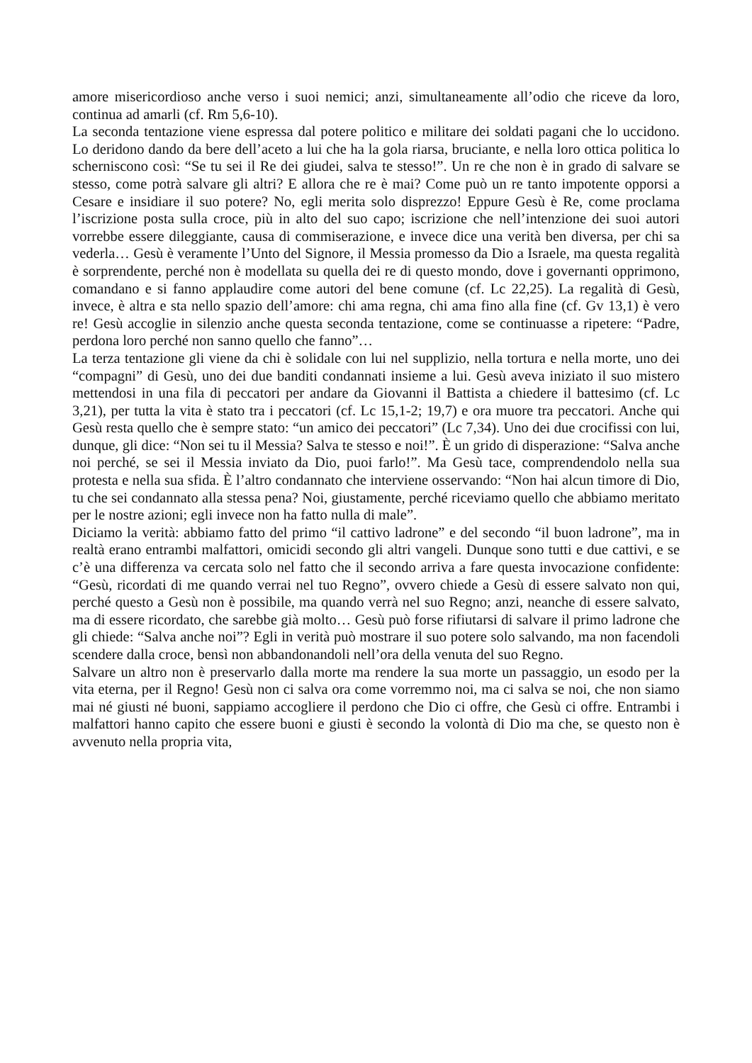amore misericordioso anche verso i suoi nemici; anzi, simultaneamente all’odio che riceve da loro, continua ad amarli (cf. Rm 5,6-10).
La seconda tentazione viene espressa dal potere politico e militare dei soldati pagani che lo uccidono. Lo deridono dando da bere dell’aceto a lui che ha la gola riarsa, bruciante, e nella loro ottica politica lo scherniscono così: “Se tu sei il Re dei giudei, salva te stesso!”. Un re che non è in grado di salvare se stesso, come potrà salvare gli altri? E allora che re è mai? Come può un re tanto impotente opporsi a Cesare e insidiare il suo potere? No, egli merita solo disprezzo! Eppure Gesù è Re, come proclama l’iscrizione posta sulla croce, più in alto del suo capo; iscrizione che nell’intenzione dei suoi autori vorrebbe essere dileggiante, causa di commiserazione, e invece dice una verità ben diversa, per chi sa vederla… Gesù è veramente l’Unto del Signore, il Messia promesso da Dio a Israele, ma questa regalità è sorprendente, perché non è modellata su quella dei re di questo mondo, dove i governanti opprimono, comandano e si fanno applaudire come autori del bene comune (cf. Lc 22,25). La regalità di Gesù, invece, è altra e sta nello spazio dell’amore: chi ama regna, chi ama fino alla fine (cf. Gv 13,1) è vero re! Gesù accoglie in silenzio anche questa seconda tentazione, come se continuasse a ripetere: “Padre, perdona loro perché non sanno quello che fanno”…
La terza tentazione gli viene da chi è solidale con lui nel supplizio, nella tortura e nella morte, uno dei “compagni” di Gesù, uno dei due banditi condannati insieme a lui. Gesù aveva iniziato il suo mistero mettendosi in una fila di peccatori per andare da Giovanni il Battista a chiedere il battesimo (cf. Lc 3,21), per tutta la vita è stato tra i peccatori (cf. Lc 15,1-2; 19,7) e ora muore tra peccatori. Anche qui Gesù resta quello che è sempre stato: “un amico dei peccatori” (Lc 7,34). Uno dei due crocifissi con lui, dunque, gli dice: “Non sei tu il Messia? Salva te stesso e noi!”. È un grido di disperazione: “Salva anche noi perché, se sei il Messia inviato da Dio, puoi farlo!”. Ma Gesù tace, comprendendolo nella sua protesta e nella sua sfida. È l’altro condannato che interviene osservando: “Non hai alcun timore di Dio, tu che sei condannato alla stessa pena? Noi, giustamente, perché riceviamo quello che abbiamo meritato per le nostre azioni; egli invece non ha fatto nulla di male”.
Diciamo la verità: abbiamo fatto del primo “il cattivo ladrone” e del secondo “il buon ladrone”, ma in realtà erano entrambi malfattori, omicidi secondo gli altri vangeli. Dunque sono tutti e due cattivi, e se c’è una differenza va cercata solo nel fatto che il secondo arriva a fare questa invocazione confidente: “Gesù, ricordati di me quando verrai nel tuo Regno”, ovvero chiede a Gesù di essere salvato non qui, perché questo a Gesù non è possibile, ma quando verrà nel suo Regno; anzi, neanche di essere salvato, ma di essere ricordato, che sarebbe già molto… Gesù può forse rifiutarsi di salvare il primo ladrone che gli chiede: “Salva anche noi”? Egli in verità può mostrare il suo potere solo salvando, ma non facendoli scendere dalla croce, bensì non abbandonandoli nell’ora della venuta del suo Regno.
Salvare un altro non è preservarlo dalla morte ma rendere la sua morte un passaggio, un esodo per la vita eterna, per il Regno! Gesù non ci salva ora come vorremmo noi, ma ci salva se noi, che non siamo mai né giusti né buoni, sappiamo accogliere il perdono che Dio ci offre, che Gesù ci offre. Entrambi i malfattori hanno capito che essere buoni e giusti è secondo la volontà di Dio ma che, se questo non è avvenuto nella propria vita,